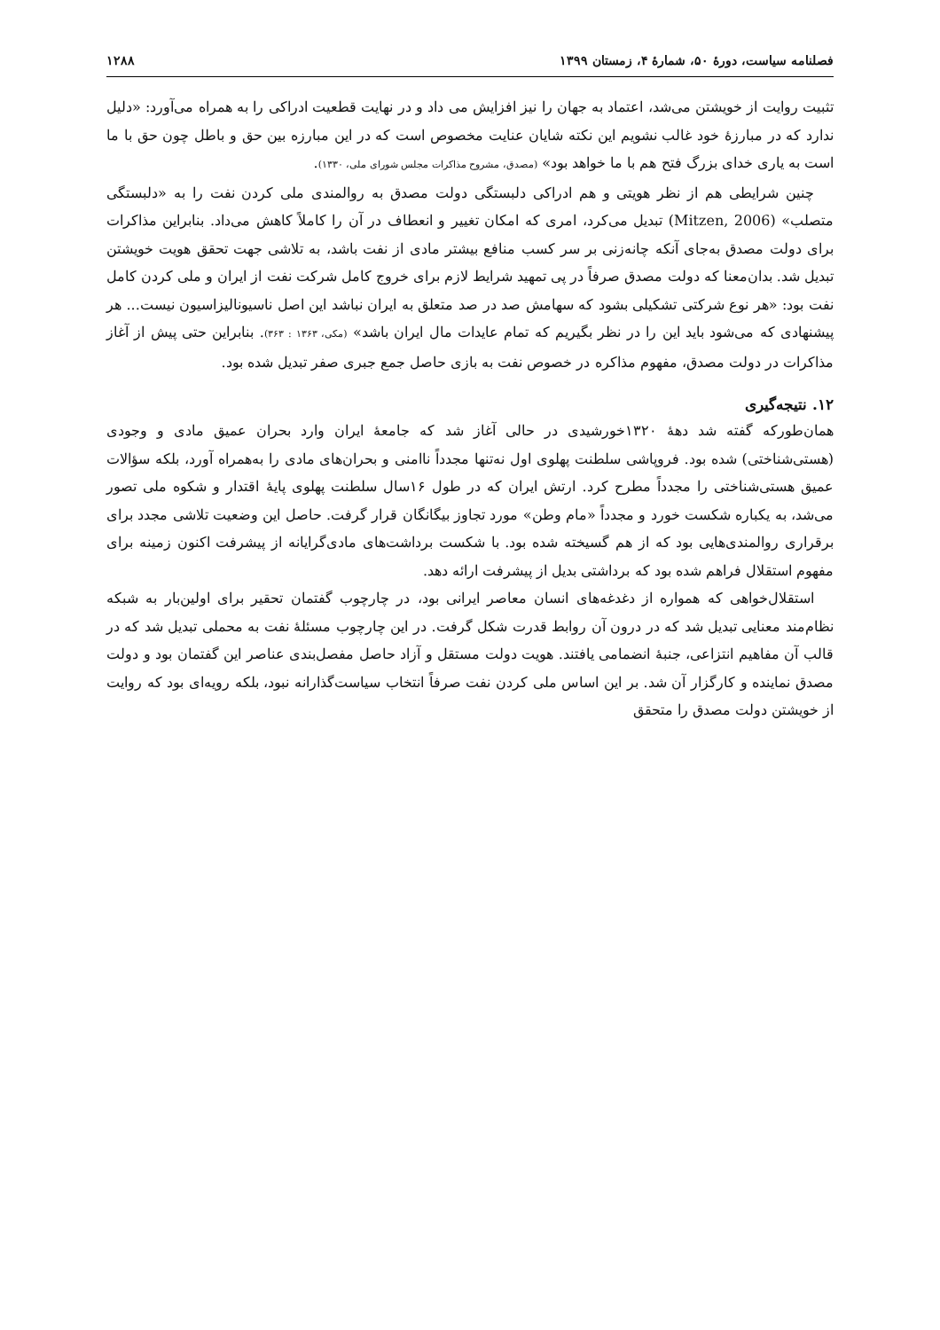فصلنامه سیاست، دورهٔ ۵۰، شمارهٔ ۴، زمستان ۱۳۹۹ ۱۲۸۸
تثبیت روایت از خویشتن می‌شد، اعتماد به جهان را نیز افزایش می داد و در نهایت قطعیت ادراکی را به همراه می‌آورد: «دلیل ندارد که در مبارزهٔ خود غالب نشویم این نکته شایان عنایت مخصوص است که در این مبارزه بین حق و باطل چون حق با ما است به یاری خدای بزرگ فتح هم با ما خواهد بود» (مصدق، مشروح مذاکرات مجلس شورای ملی، ۱۳۳۰).
چنین شرایطی هم از نظر هویتی و هم ادراکی دلبستگی دولت مصدق به روالمندی ملی کردن نفت را به «دلبستگی متصلب» (Mitzen, 2006) تبدیل می‌کرد، امری که امکان تغییر و انعطاف در آن را کاملاً کاهش می‌داد. بنابراین مذاکرات برای دولت مصدق به‌جای آنکه چانه‌زنی بر سر کسب منافع بیشتر مادی از نفت باشد، به تلاشی جهت تحقق هویت خویشتن تبدیل شد. بدان‌معنا که دولت مصدق صرفاً در پی تمهید شرایط لازم برای خروج کامل شرکت نفت از ایران و ملی کردن کامل نفت بود: «هر نوع شرکتی تشکیلی بشود که سهامش صد در صد متعلق به ایران نباشد این اصل ناسیونالیزاسیون نیست... هر پیشنهادی که می‌شود باید این را در نظر بگیریم که تمام عایدات مال ایران باشد» (مکی، ۱۳۶۳ : ۳۶۳). بنابراین حتی پیش از آغاز مذاکرات در دولت مصدق، مفهوم مذاکره در خصوص نفت به بازی حاصل جمع جبری صفر تبدیل شده بود.
۱۲. نتیجه‌گیری
همان‌طورکه گفته شد دههٔ ۱۳۲۰خورشیدی در حالی آغاز شد که جامعهٔ ایران وارد بحران عمیق مادی و وجودی (هستی‌شناختی) شده بود. فروپاشی سلطنت پهلوی اول نه‌تنها مجدداً ناامنی و بحران‌های مادی را به‌همراه آورد، بلکه سؤالات عمیق هستی‌شناختی را مجدداً مطرح کرد. ارتش ایران که در طول ۱۶سال سلطنت پهلوی پایهٔ اقتدار و شکوه ملی تصور می‌شد، به یکباره شکست خورد و مجدداً «مام وطن» مورد تجاوز بیگانگان قرار گرفت. حاصل این وضعیت تلاشی مجدد برای برقراری روالمندی‌هایی بود که از هم گسیخته شده بود. با شکست برداشت‌های مادی‌گرایانه از پیشرفت اکنون زمینه برای مفهوم استقلال فراهم شده بود که برداشتی بدیل از پیشرفت ارائه دهد.
استقلال‌خواهی که همواره از دغدغه‌های انسان معاصر ایرانی بود، در چارچوب گفتمان تحقیر برای اولین‌بار به شبکه نظام‌مند معنایی تبدیل شد که در درون آن روابط قدرت شکل گرفت. در این چارچوب مسئلهٔ نفت به محملی تبدیل شد که در قالب آن مفاهیم انتزاعی، جنبهٔ انضمامی یافتند. هویت دولت مستقل و آزاد حاصل مفصل‌بندی عناصر این گفتمان بود و دولت مصدق نماینده و کارگزار آن شد. بر این اساس ملی کردن نفت صرفاً انتخاب سیاست‌گذارانه نبود، بلکه رویه‌ای بود که روایت از خویشتن دولت مصدق را متحقق